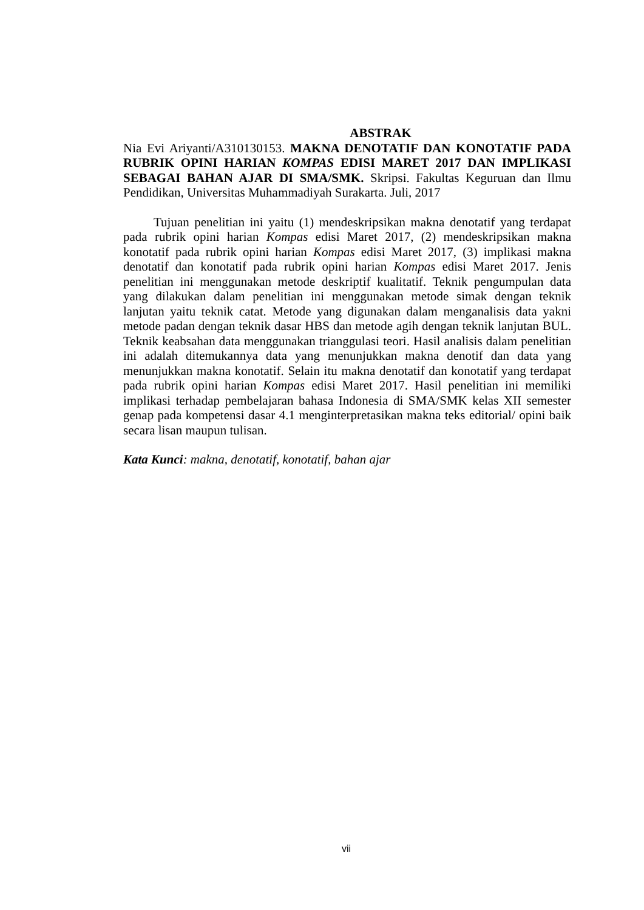ABSTRAK
Nia Evi Ariyanti/A310130153. MAKNA DENOTATIF DAN KONOTATIF PADA RUBRIK OPINI HARIAN KOMPAS EDISI MARET 2017 DAN IMPLIKASI SEBAGAI BAHAN AJAR DI SMA/SMK. Skripsi. Fakultas Keguruan dan Ilmu Pendidikan, Universitas Muhammadiyah Surakarta. Juli, 2017
Tujuan penelitian ini yaitu (1) mendeskripsikan makna denotatif yang terdapat pada rubrik opini harian Kompas edisi Maret 2017, (2) mendeskripsikan makna konotatif pada rubrik opini harian Kompas edisi Maret 2017, (3) implikasi makna denotatif dan konotatif pada rubrik opini harian Kompas edisi Maret 2017. Jenis penelitian ini menggunakan metode deskriptif kualitatif. Teknik pengumpulan data yang dilakukan dalam penelitian ini menggunakan metode simak dengan teknik lanjutan yaitu teknik catat. Metode yang digunakan dalam menganalisis data yakni metode padan dengan teknik dasar HBS dan metode agih dengan teknik lanjutan BUL. Teknik keabsahan data menggunakan trianggulasi teori. Hasil analisis dalam penelitian ini adalah ditemukannya data yang menunjukkan makna denotif dan data yang menunjukkan makna konotatif. Selain itu makna denotatif dan konotatif yang terdapat pada rubrik opini harian Kompas edisi Maret 2017. Hasil penelitian ini memiliki implikasi terhadap pembelajaran bahasa Indonesia di SMA/SMK kelas XII semester genap pada kompetensi dasar 4.1 menginterpretasikan makna teks editorial/ opini baik secara lisan maupun tulisan.
Kata Kunci: makna, denotatif, konotatif, bahan ajar
vii